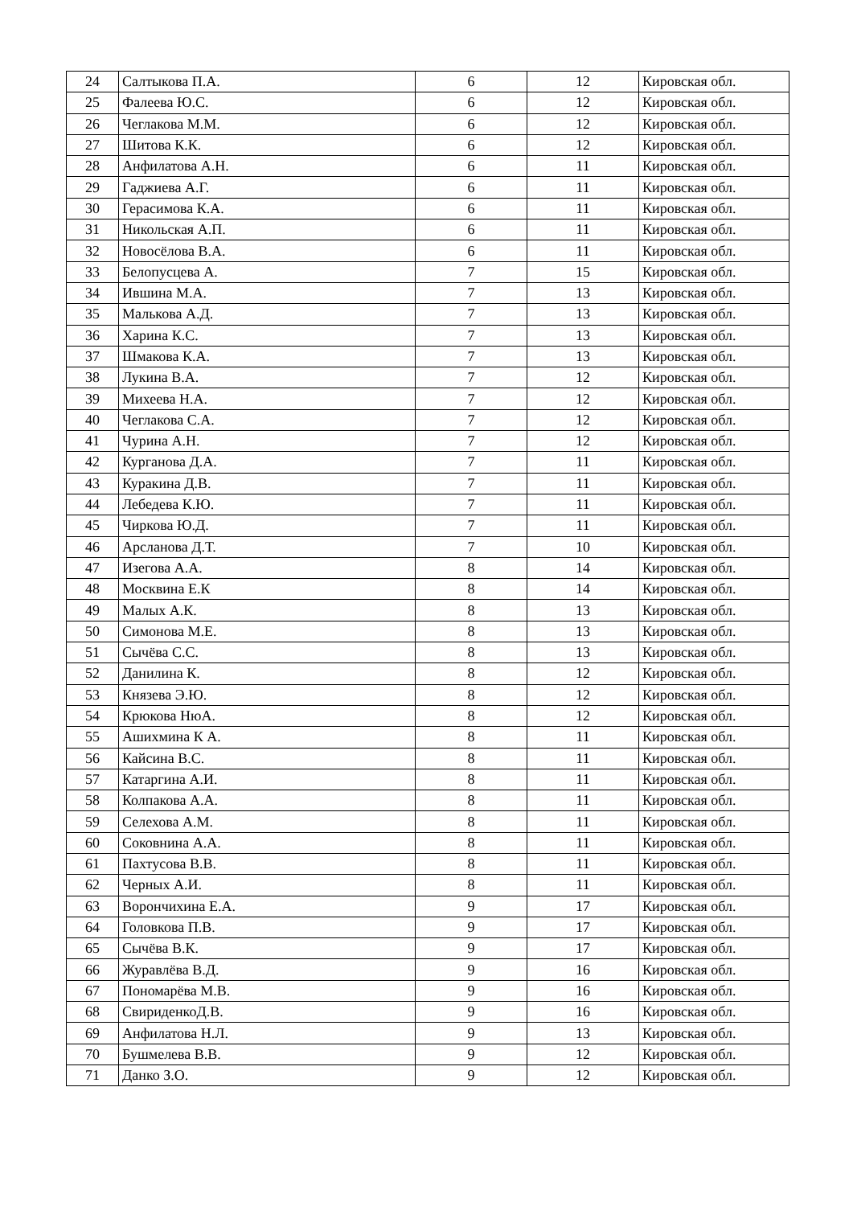| 24 | Салтыкова П.А. | 6 | 12 | Кировская обл. |
| 25 | Фалеева Ю.С. | 6 | 12 | Кировская обл. |
| 26 | Чеглакова М.М. | 6 | 12 | Кировская обл. |
| 27 | Шитова К.К. | 6 | 12 | Кировская обл. |
| 28 | Анфилатова А.Н. | 6 | 11 | Кировская обл. |
| 29 | Гаджиева А.Г. | 6 | 11 | Кировская обл. |
| 30 | Герасимова К.А. | 6 | 11 | Кировская обл. |
| 31 | Никольская А.П. | 6 | 11 | Кировская обл. |
| 32 | Новосёлова В.А. | 6 | 11 | Кировская обл. |
| 33 | Белопусцева А. | 7 | 15 | Кировская обл. |
| 34 | Ившина М.А. | 7 | 13 | Кировская обл. |
| 35 | Малькова А.Д. | 7 | 13 | Кировская обл. |
| 36 | Харина К.С. | 7 | 13 | Кировская обл. |
| 37 | Шмакова К.А. | 7 | 13 | Кировская обл. |
| 38 | Лукина В.А. | 7 | 12 | Кировская обл. |
| 39 | Михеева Н.А. | 7 | 12 | Кировская обл. |
| 40 | Чеглакова С.А. | 7 | 12 | Кировская обл. |
| 41 | Чурина А.Н. | 7 | 12 | Кировская обл. |
| 42 | Курганова Д.А. | 7 | 11 | Кировская обл. |
| 43 | Куракина Д.В. | 7 | 11 | Кировская обл. |
| 44 | Лебедева К.Ю. | 7 | 11 | Кировская обл. |
| 45 | Чиркова Ю.Д. | 7 | 11 | Кировская обл. |
| 46 | Арсланова Д.Т. | 7 | 10 | Кировская обл. |
| 47 | Изегова А.А. | 8 | 14 | Кировская обл. |
| 48 | Москвина Е.К | 8 | 14 | Кировская обл. |
| 49 | Малых А.К. | 8 | 13 | Кировская обл. |
| 50 | Симонова М.Е. | 8 | 13 | Кировская обл. |
| 51 | Сычёва С.С. | 8 | 13 | Кировская обл. |
| 52 | Данилина К. | 8 | 12 | Кировская обл. |
| 53 | Князева Э.Ю. | 8 | 12 | Кировская обл. |
| 54 | Крюкова НюА. | 8 | 12 | Кировская обл. |
| 55 | Ашихмина К А. | 8 | 11 | Кировская обл. |
| 56 | Кайсина В.С. | 8 | 11 | Кировская обл. |
| 57 | Катаргина А.И. | 8 | 11 | Кировская обл. |
| 58 | Колпакова А.А. | 8 | 11 | Кировская обл. |
| 59 | Селехова А.М. | 8 | 11 | Кировская обл. |
| 60 | Соковнина А.А. | 8 | 11 | Кировская обл. |
| 61 | Пахтусова В.В. | 8 | 11 | Кировская обл. |
| 62 | Черных А.И. | 8 | 11 | Кировская обл. |
| 63 | Ворончихина Е.А. | 9 | 17 | Кировская обл. |
| 64 | Головкова П.В. | 9 | 17 | Кировская обл. |
| 65 | Сычёва В.К. | 9 | 17 | Кировская обл. |
| 66 | Журавлёва В.Д. | 9 | 16 | Кировская обл. |
| 67 | Пономарёва М.В. | 9 | 16 | Кировская обл. |
| 68 | СвириденкоД.В. | 9 | 16 | Кировская обл. |
| 69 | Анфилатова Н.Л. | 9 | 13 | Кировская обл. |
| 70 | Бушмелева В.В. | 9 | 12 | Кировская обл. |
| 71 | Данко З.О. | 9 | 12 | Кировская обл. |